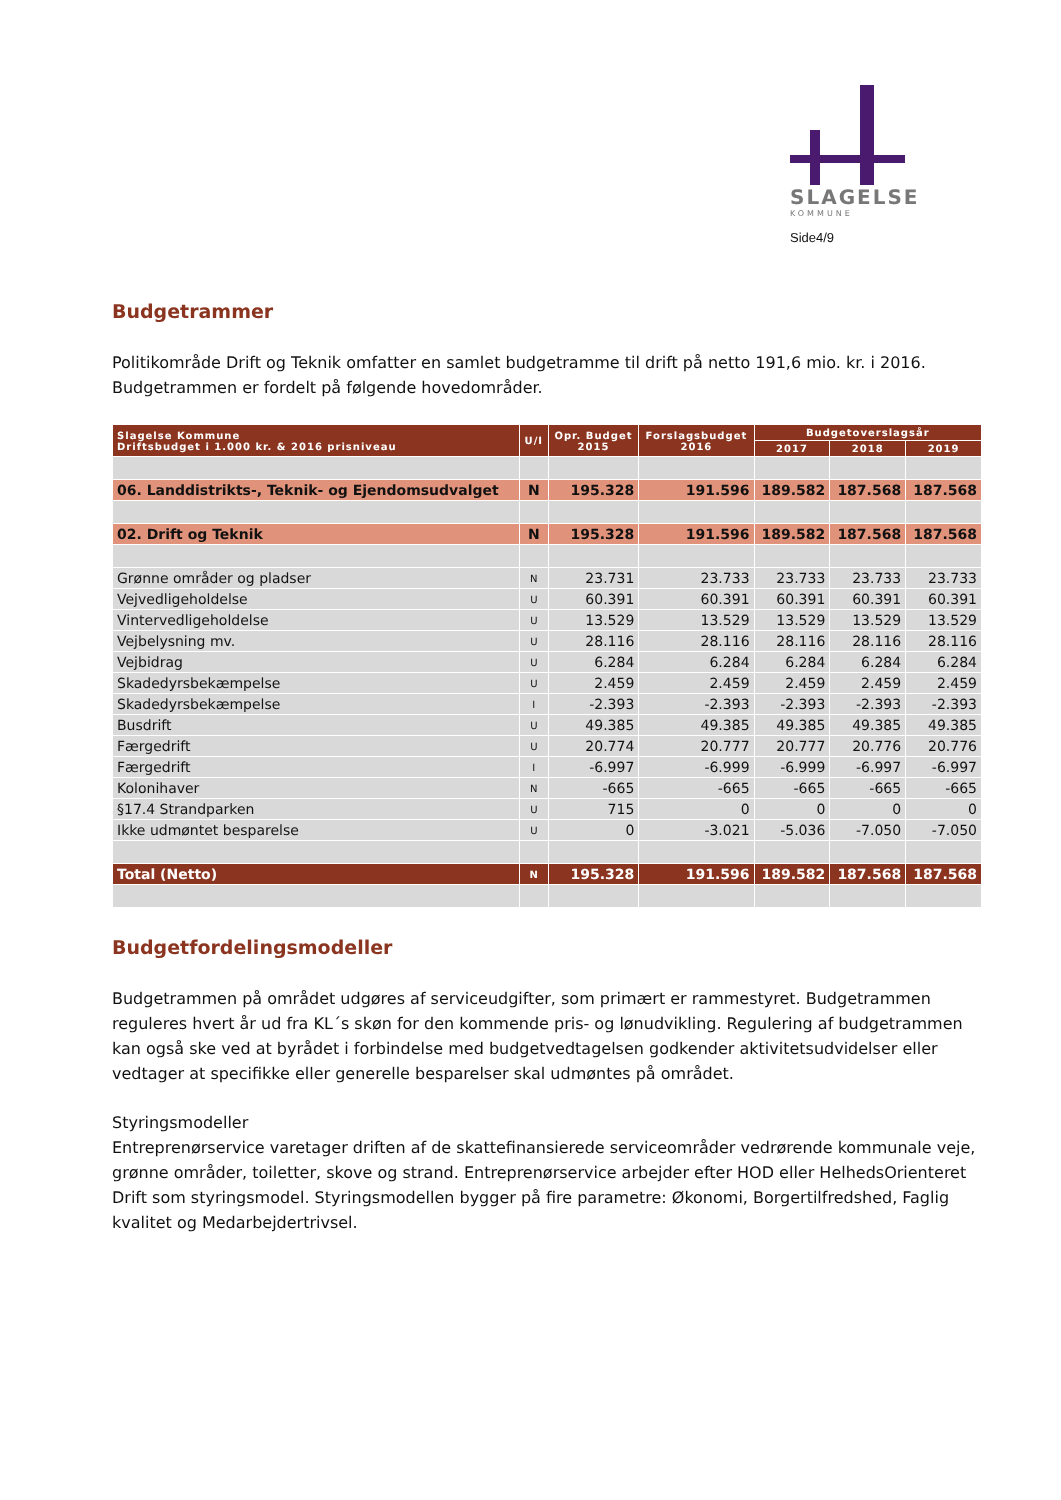SLAGELSE
KOMMUNE
Side4/9
Budgetrammer
Politikområde Drift og Teknik omfatter en samlet budgetramme til drift på netto 191,6 mio. kr. i 2016. Budgetrammen er fordelt på følgende hovedområder.
| Slagelse Kommune Driftsbudget i 1.000 kr. & 2016 prisniveau | U/I | Opr. Budget 2015 | Forslagsbudget 2016 | Budgetoverslagsår | | |
| --- | --- | --- | --- | --- | --- | --- |
| | | | | 2017 | 2018 | 2019 |
| 06. Landdistrikts-, Teknik- og Ejendomsudvalget | N | 195.328 | 191.596 | 189.582 | 187.568 | 187.568 |
| 02. Drift og Teknik | N | 195.328 | 191.596 | 189.582 | 187.568 | 187.568 |
| Grønne områder og pladser | N | 23.731 | 23.733 | 23.733 | 23.733 | 23.733 |
| Vejvedligeholdelse | U | 60.391 | 60.391 | 60.391 | 60.391 | 60.391 |
| Vintervedligeholdelse | U | 13.529 | 13.529 | 13.529 | 13.529 | 13.529 |
| Vejbelysning mv. | U | 28.116 | 28.116 | 28.116 | 28.116 | 28.116 |
| Vejbidrag | U | 6.284 | 6.284 | 6.284 | 6.284 | 6.284 |
| Skadedyrsbekæmpelse | U | 2.459 | 2.459 | 2.459 | 2.459 | 2.459 |
| Skadedyrsbekæmpelse | I | -2.393 | -2.393 | -2.393 | -2.393 | -2.393 |
| Busdrift | U | 49.385 | 49.385 | 49.385 | 49.385 | 49.385 |
| Færgedrift | U | 20.774 | 20.777 | 20.777 | 20.776 | 20.776 |
| Færgedrift | I | -6.997 | -6.999 | -6.999 | -6.997 | -6.997 |
| Kolonihaver | N | -665 | -665 | -665 | -665 | -665 |
| §17.4 Strandparken | U | 715 | 0 | 0 | 0 | 0 |
| Ikke udmøntet besparelse | U | 0 | -3.021 | -5.036 | -7.050 | -7.050 |
| Total (Netto) | N | 195.328 | 191.596 | 189.582 | 187.568 | 187.568 |
Budgetfordelingsmodeller
Budgetrammen på området udgøres af serviceudgifter, som primært er rammestyret. Budgetrammen reguleres hvert år ud fra KL´s skøn for den kommende pris- og lønudvikling. Regulering af budgetrammen kan også ske ved at byrådet i forbindelse med budgetvedtagelsen godkender aktivitetsudvidelser eller vedtager at specifikke eller generelle besparelser skal udmøntes på området.
Styringsmodeller
Entreprenørservice varetager driften af de skattefinansierede serviceområder vedrørende kommunale veje, grønne områder, toiletter, skove og strand. Entreprenørservice arbejder efter HOD eller HelhedsOrienteret Drift som styringsmodel. Styringsmodellen bygger på fire parametre: Økonomi, Borgertilfredshed, Faglig kvalitet og Medarbejdertrivsel.